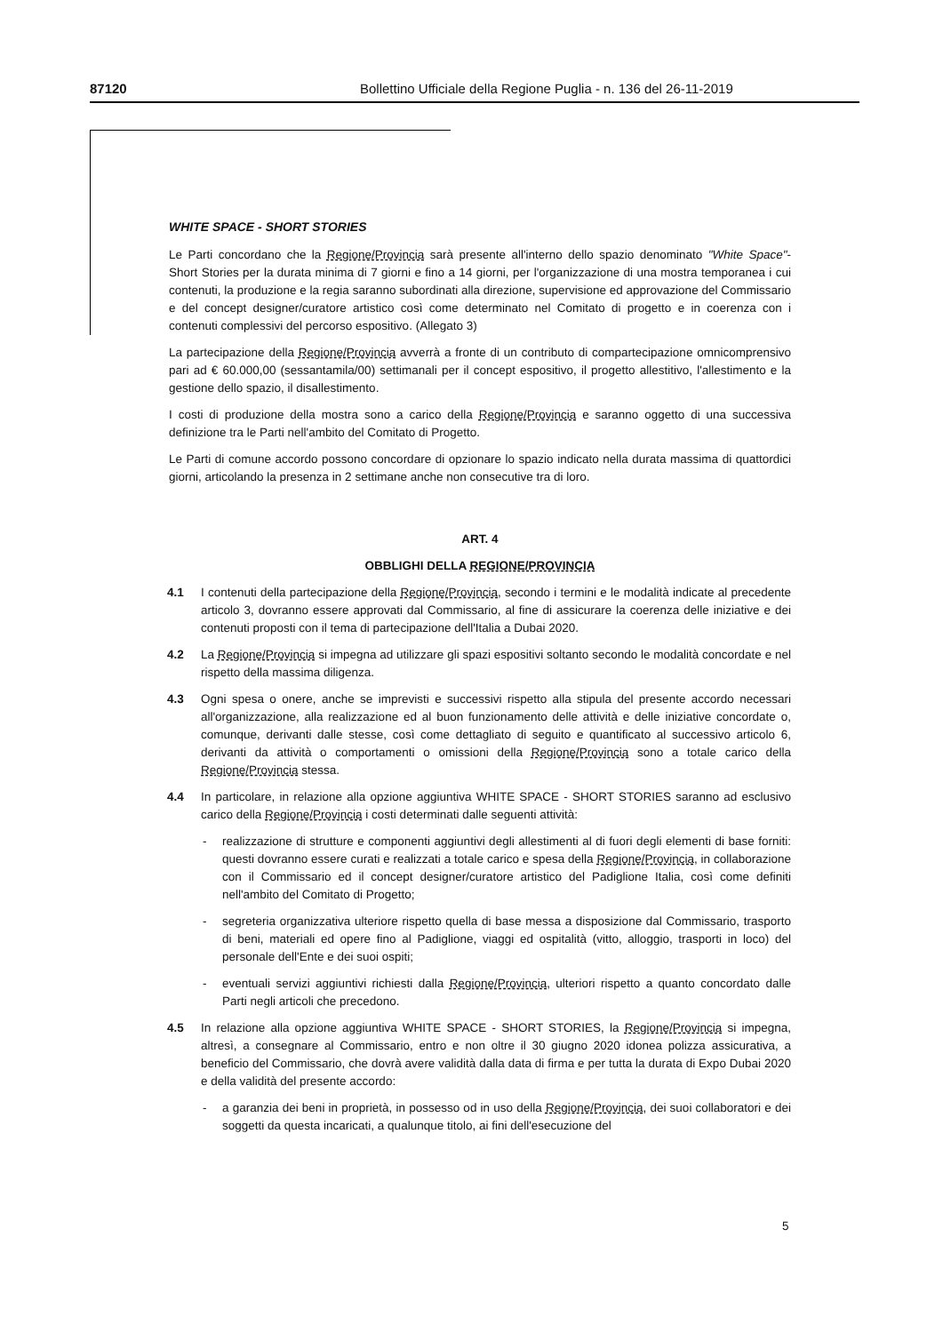87120 Bollettino Ufficiale della Regione Puglia - n. 136 del 26-11-2019
WHITE SPACE - SHORT STORIES
Le Parti concordano che la Regione/Provincia sarà presente all'interno dello spazio denominato "White Space"- Short Stories per la durata minima di 7 giorni e fino a 14 giorni, per l'organizzazione di una mostra temporanea i cui contenuti, la produzione e la regia saranno subordinati alla direzione, supervisione ed approvazione del Commissario e del concept designer/curatore artistico così come determinato nel Comitato di progetto e in coerenza con i contenuti complessivi del percorso espositivo. (Allegato 3)
La partecipazione della Regione/Provincia avverrà a fronte di un contributo di compartecipazione omnicomprensivo pari ad € 60.000,00 (sessantamila/00) settimanali per il concept espositivo, il progetto allestitivo, l'allestimento e la gestione dello spazio, il disallestimento.
I costi di produzione della mostra sono a carico della Regione/Provincia e saranno oggetto di una successiva definizione tra le Parti nell'ambito del Comitato di Progetto.
Le Parti di comune accordo possono concordare di opzionare lo spazio indicato nella durata massima di quattordici giorni, articolando la presenza in 2 settimane anche non consecutive tra di loro.
ART. 4
OBBLIGHI DELLA REGIONE/PROVINCIA
4.1 I contenuti della partecipazione della Regione/Provincia, secondo i termini e le modalità indicate al precedente articolo 3, dovranno essere approvati dal Commissario, al fine di assicurare la coerenza delle iniziative e dei contenuti proposti con il tema di partecipazione dell'Italia a Dubai 2020.
4.2 La Regione/Provincia si impegna ad utilizzare gli spazi espositivi soltanto secondo le modalità concordate e nel rispetto della massima diligenza.
4.3 Ogni spesa o onere, anche se imprevisti e successivi rispetto alla stipula del presente accordo necessari all'organizzazione, alla realizzazione ed al buon funzionamento delle attività e delle iniziative concordate o, comunque, derivanti dalle stesse, così come dettagliato di seguito e quantificato al successivo articolo 6, derivanti da attività o comportamenti o omissioni della Regione/Provincia sono a totale carico della Regione/Provincia stessa.
4.4 In particolare, in relazione alla opzione aggiuntiva WHITE SPACE - SHORT STORIES saranno ad esclusivo carico della Regione/Provincia i costi determinati dalle seguenti attività:
- realizzazione di strutture e componenti aggiuntivi degli allestimenti al di fuori degli elementi di base forniti: questi dovranno essere curati e realizzati a totale carico e spesa della Regione/Provincia, in collaborazione con il Commissario ed il concept designer/curatore artistico del Padiglione Italia, così come definiti nell'ambito del Comitato di Progetto;
- segreteria organizzativa ulteriore rispetto quella di base messa a disposizione dal Commissario, trasporto di beni, materiali ed opere fino al Padiglione, viaggi ed ospitalità (vitto, alloggio, trasporti in loco) del personale dell'Ente e dei suoi ospiti;
- eventuali servizi aggiuntivi richiesti dalla Regione/Provincia, ulteriori rispetto a quanto concordato dalle Parti negli articoli che precedono.
4.5 In relazione alla opzione aggiuntiva WHITE SPACE - SHORT STORIES, la Regione/Provincia si impegna, altresì, a consegnare al Commissario, entro e non oltre il 30 giugno 2020 idonea polizza assicurativa, a beneficio del Commissario, che dovrà avere validità dalla data di firma e per tutta la durata di Expo Dubai 2020 e della validità del presente accordo:
- a garanzia dei beni in proprietà, in possesso od in uso della Regione/Provincia, dei suoi collaboratori e dei soggetti da questa incaricati, a qualunque titolo, ai fini dell'esecuzione del
5